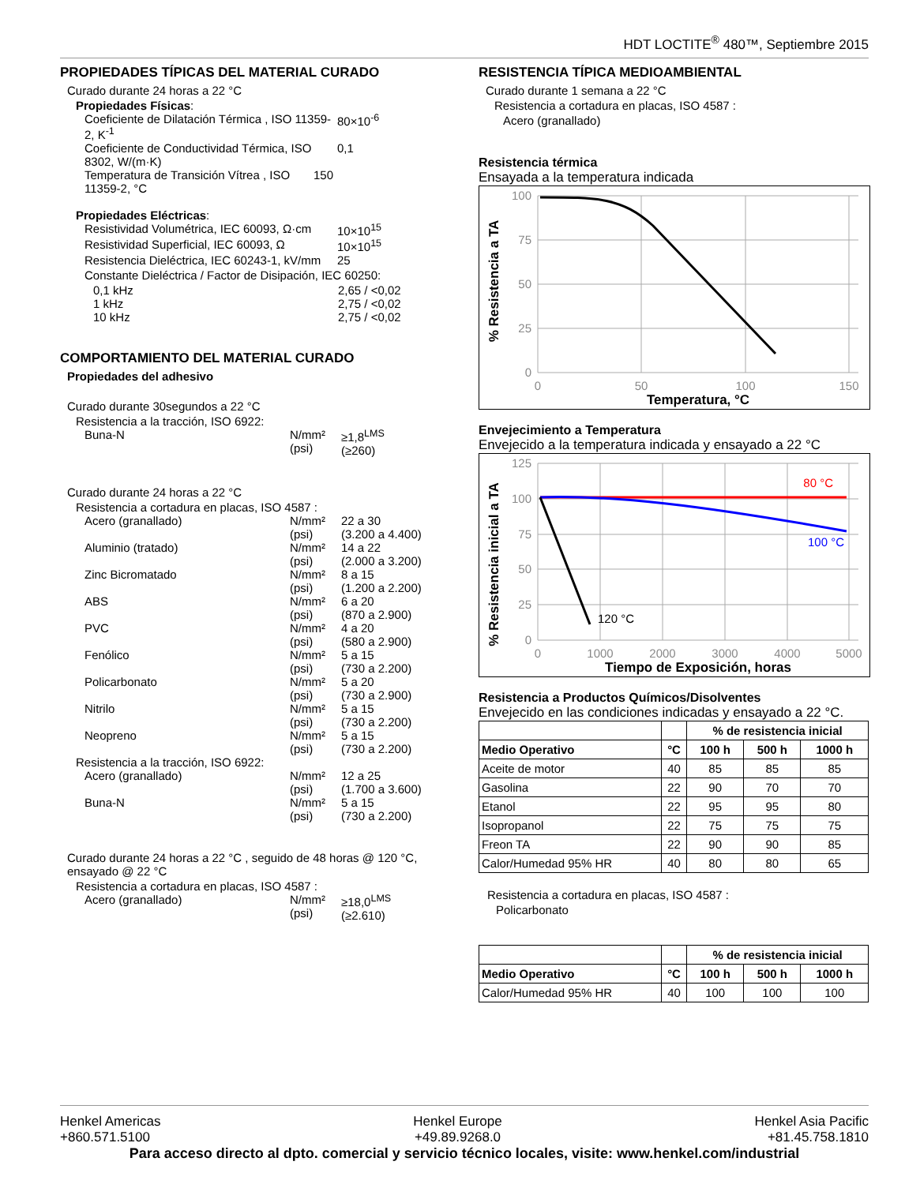HDT LOCTITE<sup>®</sup> 480™, Septiembre 2015
PROPIEDADES TÍPICAS DEL MATERIAL CURADO
Curado durante 24 horas a 22 °C
Propiedades Físicas:
Coeficiente de Dilatación Térmica , ISO 11359-2, K<sup>-1</sup> 80×10<sup>-6</sup>
Coeficiente de Conductividad Térmica, ISO 8302, W/(m·K) 0,1
Temperatura de Transición Vítrea , ISO 11359-2, °C 150
Propiedades Eléctricas:
Resistividad Volumétrica, IEC 60093, Ω·cm 10×10<sup>15</sup>
Resistividad Superficial, IEC 60093, Ω 10×10<sup>15</sup>
Resistencia Dieléctrica, IEC 60243-1, kV/mm 25
Constante Dieléctrica / Factor de Disipación, IEC 60250:
0,1 kHz 2,65 / <0,02
1 kHz 2,75 / <0,02
10 kHz 2,75 / <0,02
COMPORTAMIENTO DEL MATERIAL CURADO
Propiedades del adhesivo
Curado durante 30segundos a 22 °C
Resistencia a la tracción, ISO 6922:
Buna-N N/mm²
(psi) ≥1,8<sup>LMS</sup>
(≥260)
Curado durante 24 horas a 22 °C
Resistencia a cortadura en placas, ISO 4587 :
Acero (granallado) N/mm²
(psi) 22 a 30
(3.200 a 4.400)
Aluminio (tratado) N/mm²
(psi) 14 a 22
(2.000 a 3.200)
Zinc Bicromatado N/mm²
(psi) 8 a 15
(1.200 a 2.200)
ABS N/mm²
(psi) 6 a 20
(870 a 2.900)
PVC N/mm²
(psi) 4 a 20
(580 a 2.900)
Fenólico N/mm²
(psi) 5 a 15
(730 a 2.200)
Policarbonato N/mm²
(psi) 5 a 20
(730 a 2.900)
Nitrilo N/mm²
(psi) 5 a 15
(730 a 2.200)
Neopreno N/mm²
(psi) 5 a 15
(730 a 2.200)
Resistencia a la tracción, ISO 6922:
Acero (granallado) N/mm²
(psi) 12 a 25
(1.700 a 3.600)
Buna-N N/mm²
(psi) 5 a 15
(730 a 2.200)
Curado durante 24 horas a 22 °C , seguido de 48 horas @ 120 °C, ensayado @ 22 °C
Resistencia a cortadura en placas, ISO 4587 :
Acero (granallado) N/mm²
(psi) ≥18,0<sup>LMS</sup>
(≥2.610)
RESISTENCIA TÍPICA MEDIOAMBIENTAL
Curado durante 1 semana a 22 °C
Resistencia a cortadura en placas, ISO 4587 :
Acero (granallado)
Resistencia térmica
Ensayada a la temperatura indicada
100
75
50
25
0
0
50
100
150
Temperatura, °C
% Resistencia a TA
Envejecimiento a Temperatura
Envejecido a la temperatura indicada y ensayado a 22 °C
125
100
75
50
25
0
0
1000
2000
3000
4000
5000
80 °C
100 °C
120 °C
Tiempo de Exposición, horas
% Resistencia inicial a TA
Resistencia a Productos Químicos/Disolventes
Envejecido en las condiciones indicadas y ensayado a 22 °C.
| | | % de resistencia inicial | | |
| --- | --- | --- | --- | --- |
| Medio Operativo | °C | 100 h | 500 h | 1000 h |
| Aceite de motor | 40 | 85 | 85 | 85 |
| Gasolina | 22 | 90 | 70 | 70 |
| Etanol | 22 | 95 | 95 | 80 |
| Isopropanol | 22 | 75 | 75 | 75 |
| Freon TA | 22 | 90 | 90 | 85 |
| Calor/Humedad 95% HR | 40 | 80 | 80 | 65 |
Resistencia a cortadura en placas, ISO 4587 :
Policarbonato
| | | % de resistencia inicial | | |
| --- | --- | --- | --- | --- |
| Medio Operativo | °C | 100 h | 500 h | 1000 h |
| Calor/Humedad 95% HR | 40 | 100 | 100 | 100 |
Henkel Americas
+860.571.5100 Henkel Europe
+49.89.9268.0 Henkel Asia Pacific
+81.45.758.1810
Para acceso directo al dpto. comercial y servicio técnico locales, visite: www.henkel.com/industrial